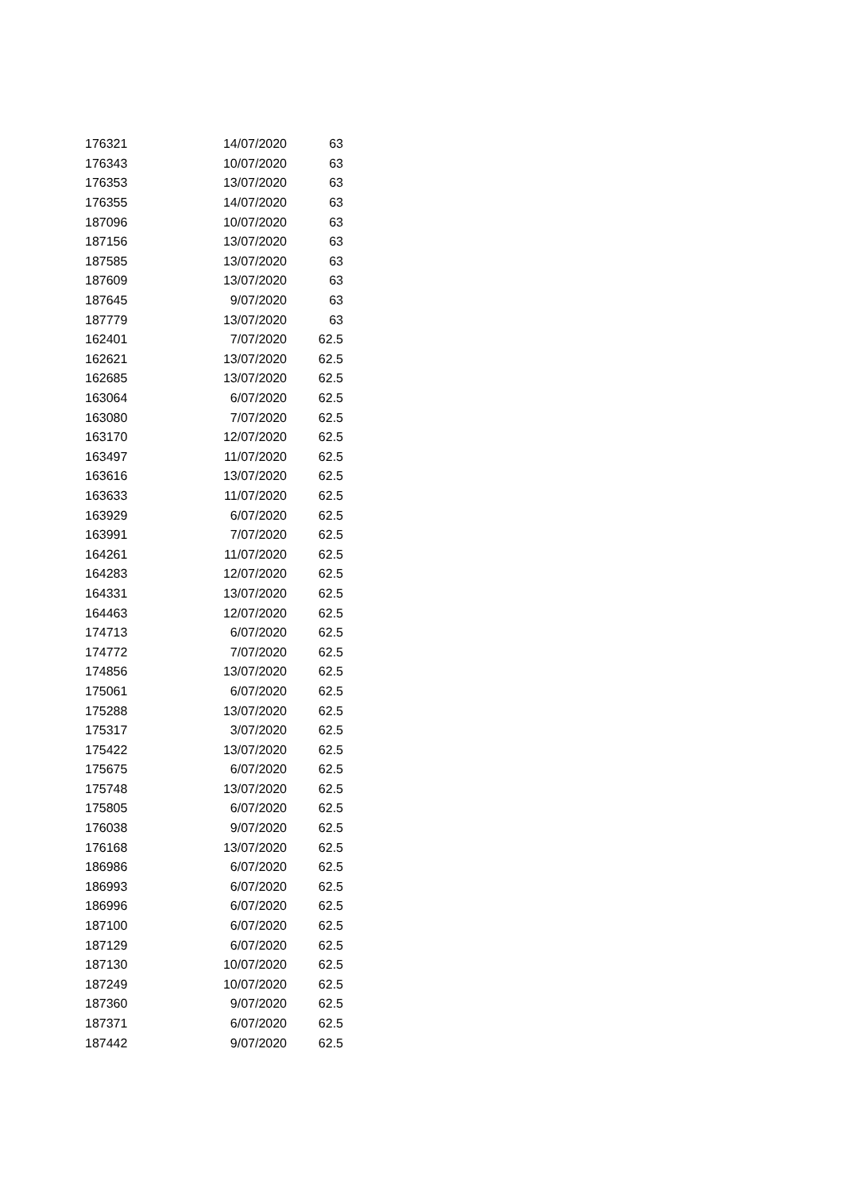| 176321 | 14/07/2020 | 63 |
| 176343 | 10/07/2020 | 63 |
| 176353 | 13/07/2020 | 63 |
| 176355 | 14/07/2020 | 63 |
| 187096 | 10/07/2020 | 63 |
| 187156 | 13/07/2020 | 63 |
| 187585 | 13/07/2020 | 63 |
| 187609 | 13/07/2020 | 63 |
| 187645 | 9/07/2020 | 63 |
| 187779 | 13/07/2020 | 63 |
| 162401 | 7/07/2020 | 62.5 |
| 162621 | 13/07/2020 | 62.5 |
| 162685 | 13/07/2020 | 62.5 |
| 163064 | 6/07/2020 | 62.5 |
| 163080 | 7/07/2020 | 62.5 |
| 163170 | 12/07/2020 | 62.5 |
| 163497 | 11/07/2020 | 62.5 |
| 163616 | 13/07/2020 | 62.5 |
| 163633 | 11/07/2020 | 62.5 |
| 163929 | 6/07/2020 | 62.5 |
| 163991 | 7/07/2020 | 62.5 |
| 164261 | 11/07/2020 | 62.5 |
| 164283 | 12/07/2020 | 62.5 |
| 164331 | 13/07/2020 | 62.5 |
| 164463 | 12/07/2020 | 62.5 |
| 174713 | 6/07/2020 | 62.5 |
| 174772 | 7/07/2020 | 62.5 |
| 174856 | 13/07/2020 | 62.5 |
| 175061 | 6/07/2020 | 62.5 |
| 175288 | 13/07/2020 | 62.5 |
| 175317 | 3/07/2020 | 62.5 |
| 175422 | 13/07/2020 | 62.5 |
| 175675 | 6/07/2020 | 62.5 |
| 175748 | 13/07/2020 | 62.5 |
| 175805 | 6/07/2020 | 62.5 |
| 176038 | 9/07/2020 | 62.5 |
| 176168 | 13/07/2020 | 62.5 |
| 186986 | 6/07/2020 | 62.5 |
| 186993 | 6/07/2020 | 62.5 |
| 186996 | 6/07/2020 | 62.5 |
| 187100 | 6/07/2020 | 62.5 |
| 187129 | 6/07/2020 | 62.5 |
| 187130 | 10/07/2020 | 62.5 |
| 187249 | 10/07/2020 | 62.5 |
| 187360 | 9/07/2020 | 62.5 |
| 187371 | 6/07/2020 | 62.5 |
| 187442 | 9/07/2020 | 62.5 |